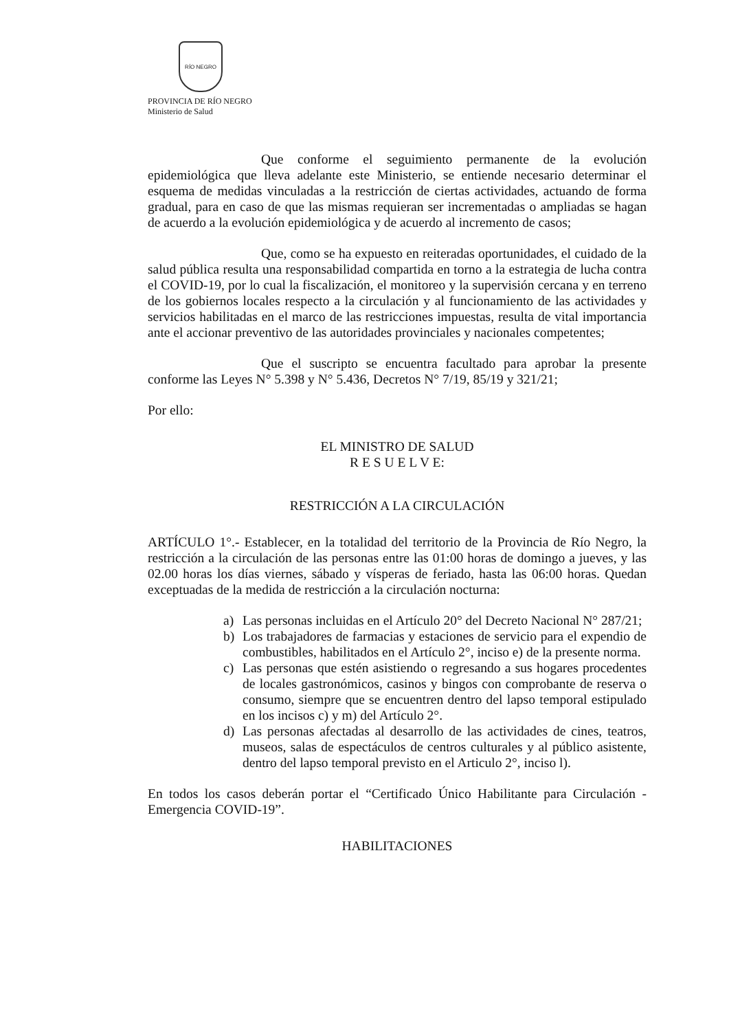RÍO NEGRO
PROVINCIA DE RÍO NEGRO
Ministerio de Salud
Que conforme el seguimiento permanente de la evolución epidemiológica que lleva adelante este Ministerio, se entiende necesario determinar el esquema de medidas vinculadas a la restricción de ciertas actividades, actuando de forma gradual, para en caso de que las mismas requieran ser incrementadas o ampliadas se hagan de acuerdo a la evolución epidemiológica y de acuerdo al incremento de casos;
Que, como se ha expuesto en reiteradas oportunidades, el cuidado de la salud pública resulta una responsabilidad compartida en torno a la estrategia de lucha contra el COVID-19, por lo cual la fiscalización, el monitoreo y la supervisión cercana y en terreno de los gobiernos locales respecto a la circulación y al funcionamiento de las actividades y servicios habilitadas en el marco de las restricciones impuestas, resulta de vital importancia ante el accionar preventivo de las autoridades provinciales y nacionales competentes;
Que el suscripto se encuentra facultado para aprobar la presente conforme las Leyes N° 5.398 y N° 5.436, Decretos N° 7/19, 85/19 y 321/21;
Por ello:
EL MINISTRO DE SALUD
R E S U E L V E:
RESTRICCIÓN A LA CIRCULACIÓN
ARTÍCULO 1°.- Establecer, en la totalidad del territorio de la Provincia de Río Negro, la restricción a la circulación de las personas entre las 01:00 horas de domingo a jueves, y las 02.00 horas los días viernes, sábado y vísperas de feriado, hasta las 06:00 horas. Quedan exceptuadas de la medida de restricción a la circulación nocturna:
a) Las personas incluidas en el Artículo 20° del Decreto Nacional N° 287/21;
b) Los trabajadores de farmacias y estaciones de servicio para el expendio de combustibles, habilitados en el Artículo 2°, inciso e) de la presente norma.
c) Las personas que estén asistiendo o regresando a sus hogares procedentes de locales gastronómicos, casinos y bingos con comprobante de reserva o consumo, siempre que se encuentren dentro del lapso temporal estipulado en los incisos c) y m) del Artículo 2°.
d) Las personas afectadas al desarrollo de las actividades de cines, teatros, museos, salas de espectáculos de centros culturales y al público asistente, dentro del lapso temporal previsto en el Articulo 2°, inciso l).
En todos los casos deberán portar el “Certificado Único Habilitante para Circulación - Emergencia COVID-19”.
HABILITACIONES